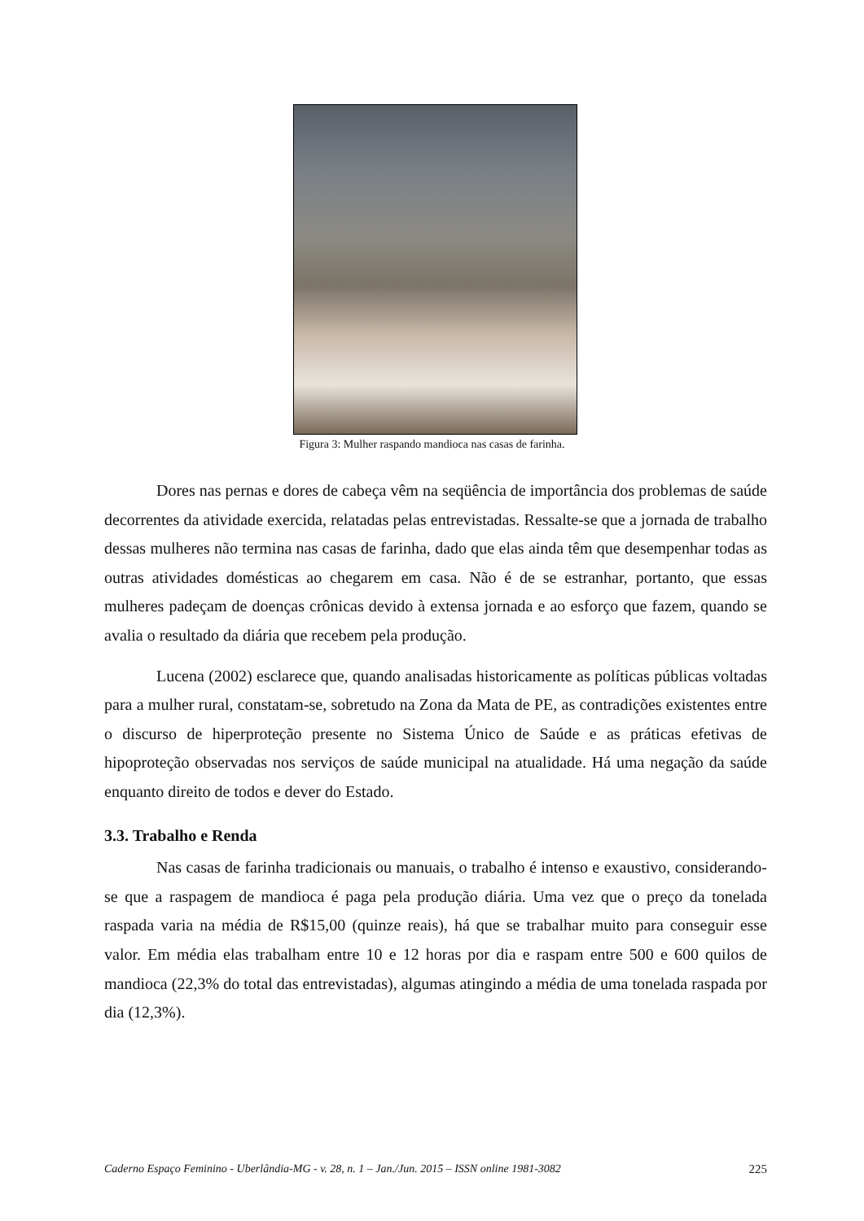Figura 3: Mulher raspando mandioca nas casas de farinha.
Dores nas pernas e dores de cabeça vêm na seqüência de importância dos problemas de saúde decorrentes da atividade exercida, relatadas pelas entrevistadas. Ressalte-se que a jornada de trabalho dessas mulheres não termina nas casas de farinha, dado que elas ainda têm que desempenhar todas as outras atividades domésticas ao chegarem em casa. Não é de se estranhar, portanto, que essas mulheres padeçam de doenças crônicas devido à extensa jornada e ao esforço que fazem, quando se avalia o resultado da diária que recebem pela produção.
Lucena (2002) esclarece que, quando analisadas historicamente as políticas públicas voltadas para a mulher rural, constatam-se, sobretudo na Zona da Mata de PE, as contradições existentes entre o discurso de hiperproteção presente no Sistema Único de Saúde e as práticas efetivas de hipoproteção observadas nos serviços de saúde municipal na atualidade. Há uma negação da saúde enquanto direito de todos e dever do Estado.
3.3. Trabalho e Renda
Nas casas de farinha tradicionais ou manuais, o trabalho é intenso e exaustivo, considerando-se que a raspagem de mandioca é paga pela produção diária. Uma vez que o preço da tonelada raspada varia na média de R$15,00 (quinze reais), há que se trabalhar muito para conseguir esse valor. Em média elas trabalham entre 10 e 12 horas por dia e raspam entre 500 e 600 quilos de mandioca (22,3% do total das entrevistadas), algumas atingindo a média de uma tonelada raspada por dia (12,3%).
Caderno Espaço Feminino - Uberlândia-MG - v. 28, n. 1 – Jan./Jun. 2015 – ISSN online 1981-3082 225